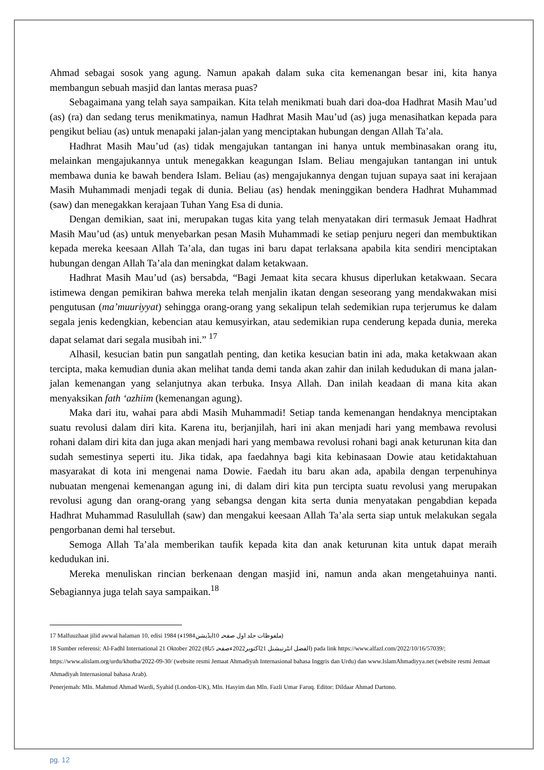Ahmad sebagai sosok yang agung. Namun apakah dalam suka cita kemenangan besar ini, kita hanya membangun sebuah masjid dan lantas merasa puas?
Sebagaimana yang telah saya sampaikan. Kita telah menikmati buah dari doa-doa Hadhrat Masih Mau’ud (as) (ra) dan sedang terus menikmatinya, namun Hadhrat Masih Mau’ud (as) juga menasihatkan kepada para pengikut beliau (as) untuk menapaki jalan-jalan yang menciptakan hubungan dengan Allah Ta’ala.
Hadhrat Masih Mau’ud (as) tidak mengajukan tantangan ini hanya untuk membinasakan orang itu, melainkan mengajukannya untuk menegakkan keagungan Islam. Beliau mengajukan tantangan ini untuk membawa dunia ke bawah bendera Islam. Beliau (as) mengajukannya dengan tujuan supaya saat ini kerajaan Masih Muhammadi menjadi tegak di dunia. Beliau (as) hendak meninggikan bendera Hadhrat Muhammad (saw) dan menegakkan kerajaan Tuhan Yang Esa di dunia.
Dengan demikian, saat ini, merupakan tugas kita yang telah menyatakan diri termasuk Jemaat Hadhrat Masih Mau’ud (as) untuk menyebarkan pesan Masih Muhammadi ke setiap penjuru negeri dan membuktikan kepada mereka keesaan Allah Ta’ala, dan tugas ini baru dapat terlaksana apabila kita sendiri menciptakan hubungan dengan Allah Ta’ala dan meningkat dalam ketakwaan.
Hadhrat Masih Mau’ud (as) bersabda, “Bagi Jemaat kita secara khusus diperlukan ketakwaan. Secara istimewa dengan pemikiran bahwa mereka telah menjalin ikatan dengan seseorang yang mendakwakan misi pengutusan (ma’muuriyyat) sehingga orang-orang yang sekalipun telah sedemikian rupa terjerumus ke dalam segala jenis kedengkian, kebencian atau kemusyirkan, atau sedemikian rupa cenderung kepada dunia, mereka dapat selamat dari segala musibah ini.” <sup>17</sup>
Alhasil, kesucian batin pun sangatlah penting, dan ketika kesucian batin ini ada, maka ketakwaan akan tercipta, maka kemudian dunia akan melihat tanda demi tanda akan zahir dan inilah kedudukan di mana jalan-jalan kemenangan yang selanjutnya akan terbuka. Insya Allah. Dan inilah keadaan di mana kita akan menyaksikan fath ‘azhiim (kemenangan agung).
Maka dari itu, wahai para abdi Masih Muhammadi! Setiap tanda kemenangan hendaknya menciptakan suatu revolusi dalam diri kita. Karena itu, berjanjilah, hari ini akan menjadi hari yang membawa revolusi rohani dalam diri kita dan juga akan menjadi hari yang membawa revolusi rohani bagi anak keturunan kita dan sudah semestinya seperti itu. Jika tidak, apa faedahnya bagi kita kebinasaan Dowie atau ketidaktahuan masyarakat di kota ini mengenai nama Dowie. Faedah itu baru akan ada, apabila dengan terpenuhinya nubuatan mengenai kemenangan agung ini, di dalam diri kita pun tercipta suatu revolusi yang merupakan revolusi agung dan orang-orang yang sebangsa dengan kita serta dunia menyatakan pengabdian kepada Hadhrat Muhammad Rasulullah (saw) dan mengakui keesaan Allah Ta’ala serta siap untuk melakukan segala pengorbanan demi hal tersebut.
Semoga Allah Ta’ala memberikan taufik kepada kita dan anak keturunan kita untuk dapat meraih kedudukan ini.
Mereka menuliskan rincian berkenaan dengan masjid ini, namun anda akan mengetahuinya nanti. Sebagiannya juga telah saya sampaikan.<sup>18</sup>
17 Malfuuzhaat jilid awwal halaman 10, edisi 1984 (ملفوظات جلد اول صفحہ 10ایڈیشن1984ء)
18 Sumber referensi: Al-Fadhl International 21 Oktober 2022 (الفضل انٹرنیشنل 21اکتوبر2022ءصفحہ 5تا8) pada link https://www.alfazl.com/2022/10/16/57039/; https://www.alislam.org/urdu/khutba/2022-09-30/ (website resmi Jemaat Ahmadiyah Internasional bahasa Inggris dan Urdu) dan www.IslamAhmadiyya.net (website resmi Jemaat Ahmadiyah Internasional bahasa Arab).
Penerjemah: Mln. Mahmud Ahmad Wardi, Syahid (London-UK), Mln. Hasyim dan Mln. Fazli Umar Faruq. Editor: Dildaar Ahmad Dartono.
pg. 12